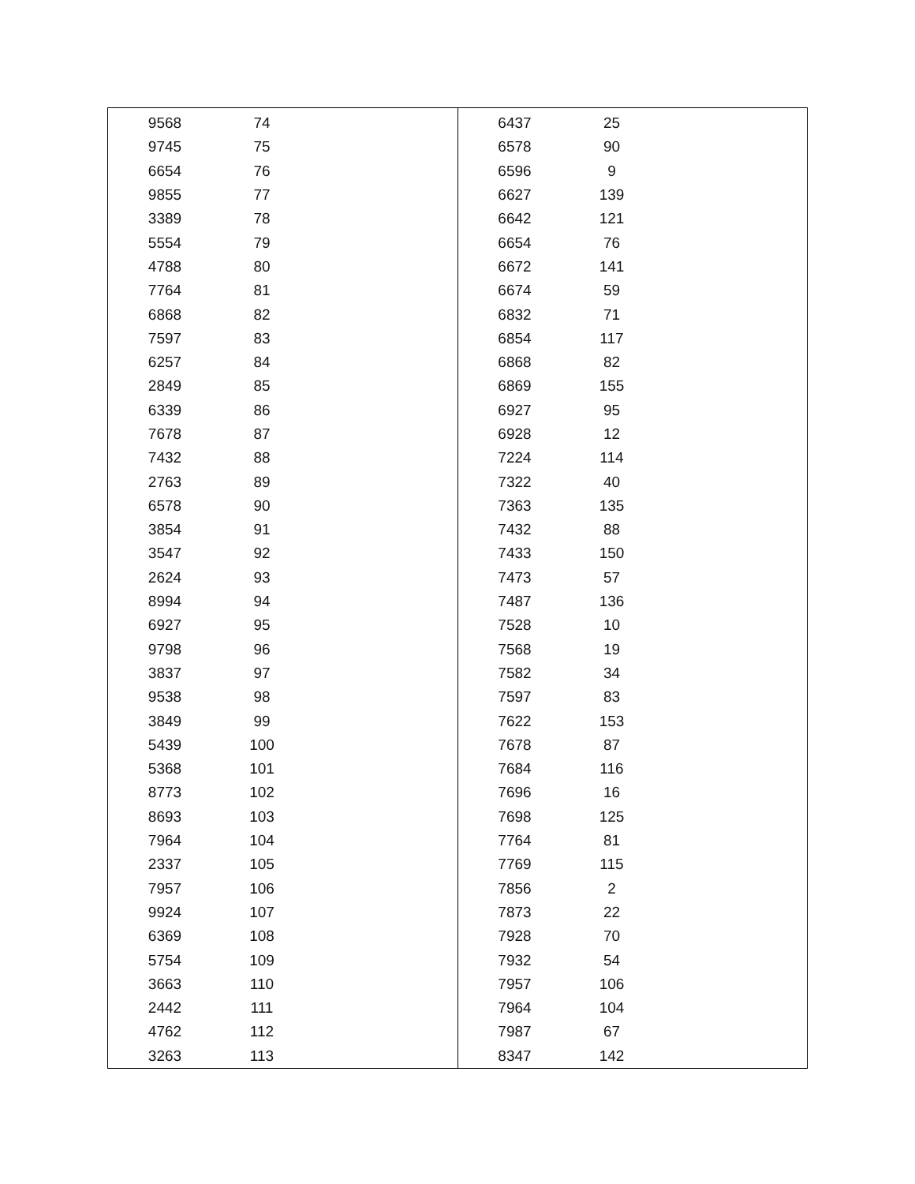| 9568 | 74 |
| 9745 | 75 |
| 6654 | 76 |
| 9855 | 77 |
| 3389 | 78 |
| 5554 | 79 |
| 4788 | 80 |
| 7764 | 81 |
| 6868 | 82 |
| 7597 | 83 |
| 6257 | 84 |
| 2849 | 85 |
| 6339 | 86 |
| 7678 | 87 |
| 7432 | 88 |
| 2763 | 89 |
| 6578 | 90 |
| 3854 | 91 |
| 3547 | 92 |
| 2624 | 93 |
| 8994 | 94 |
| 6927 | 95 |
| 9798 | 96 |
| 3837 | 97 |
| 9538 | 98 |
| 3849 | 99 |
| 5439 | 100 |
| 5368 | 101 |
| 8773 | 102 |
| 8693 | 103 |
| 7964 | 104 |
| 2337 | 105 |
| 7957 | 106 |
| 9924 | 107 |
| 6369 | 108 |
| 5754 | 109 |
| 3663 | 110 |
| 2442 | 111 |
| 4762 | 112 |
| 3263 | 113 |
| 6437 | 25 |
| 6578 | 90 |
| 6596 | 9 |
| 6627 | 139 |
| 6642 | 121 |
| 6654 | 76 |
| 6672 | 141 |
| 6674 | 59 |
| 6832 | 71 |
| 6854 | 117 |
| 6868 | 82 |
| 6869 | 155 |
| 6927 | 95 |
| 6928 | 12 |
| 7224 | 114 |
| 7322 | 40 |
| 7363 | 135 |
| 7432 | 88 |
| 7433 | 150 |
| 7473 | 57 |
| 7487 | 136 |
| 7528 | 10 |
| 7568 | 19 |
| 7582 | 34 |
| 7597 | 83 |
| 7622 | 153 |
| 7678 | 87 |
| 7684 | 116 |
| 7696 | 16 |
| 7698 | 125 |
| 7764 | 81 |
| 7769 | 115 |
| 7856 | 2 |
| 7873 | 22 |
| 7928 | 70 |
| 7932 | 54 |
| 7957 | 106 |
| 7964 | 104 |
| 7987 | 67 |
| 8347 | 142 |